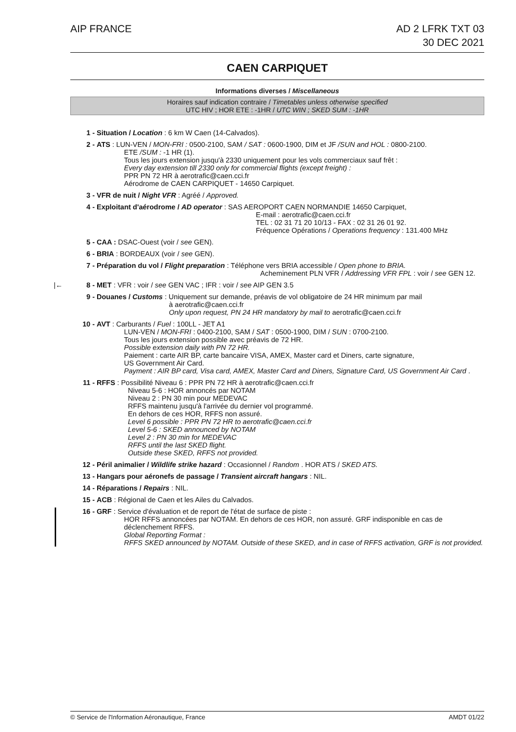AIP FRANCE AD 2 LFRK TXT 03
30 DEC 2021
CAEN CARPIQUET
Informations diverses / Miscellaneous
Horaires sauf indication contraire / Timetables unless otherwise specified
UTC HIV ; HOR ETE : -1HR / UTC WIN ; SKED SUM : -1HR
1 - Situation / Location : 6 km W Caen (14-Calvados).
2 - ATS : LUN-VEN / MON-FRI : 0500-2100, SAM / SAT : 0600-1900, DIM et JF /SUN and HOL : 0800-2100.
ETE /SUM : -1 HR (1).
Tous les jours extension jusqu'à 2330 uniquement pour les vols commerciaux sauf frêt :
Every day extension till 2330 only for commercial flights (except freight) :
PPR PN 72 HR à aerotrafic@caen.cci.fr
Aérodrome de CAEN CARPIQUET - 14650 Carpiquet.
3 - VFR de nuit / Night VFR : Agréé / Approved.
4 - Exploitant d'aérodrome / AD operator : SAS AEROPORT CAEN NORMANDIE 14650 Carpiquet,
E-mail : aerotrafic@caen.cci.fr
TEL : 02 31 71 20 10/13 - FAX : 02 31 26 01 92.
Fréquence Opérations / Operations frequency : 131.400 MHz
5 - CAA : DSAC-Ouest (voir / see GEN).
6 - BRIA : BORDEAUX (voir / see GEN).
7 - Préparation du vol / Flight preparation : Téléphone vers BRIA accessible / Open phone to BRIA.
Acheminement PLN VFR / Addressing VFR FPL : voir / see GEN 12.
|← 8 -
MET : VFR : voir / see GEN VAC ; IFR : voir / see AIP GEN 3.5
9 - Douanes / Customs : Uniquement sur demande, préavis de vol obligatoire de 24 HR minimum par mail
à aerotrafic@caen.cci.fr
Only upon request, PN 24 HR mandatory by mail to aerotrafic@caen.cci.fr
10 - AVT : Carburants / Fuel : 100LL - JET A1
LUN-VEN / MON-FRI : 0400-2100, SAM / SAT : 0500-1900, DIM / SUN : 0700-2100.
Tous les jours extension possible avec préavis de 72 HR.
Possible extension daily with PN 72 HR.
Paiement : carte AIR BP, carte bancaire VISA, AMEX, Master card et Diners, carte signature,
US Government Air Card.
Payment : AIR BP card, Visa card, AMEX, Master Card and Diners, Signature Card, US Government Air Card .
11 - RFFS : Possibilité Niveau 6 : PPR PN 72 HR à aerotrafic@caen.cci.fr
Niveau 5-6 : HOR annoncés par NOTAM
Niveau 2 : PN 30 min pour MEDEVAC
RFFS maintenu jusqu'à l'arrivée du dernier vol programmé.
En dehors de ces HOR, RFFS non assuré.
Level 6 possible : PPR PN 72 HR to aerotrafic@caen.cci.fr
Level 5-6 : SKED announced by NOTAM
Level 2 : PN 30 min for MEDEVAC
RFFS until the last SKED flight.
Outside these SKED, RFFS not provided.
12 - Péril animalier / Wildlife strike hazard : Occasionnel / Random . HOR ATS / SKED ATS.
13 - Hangars pour aéronefs de passage / Transient aircraft hangars : NIL.
14 - Réparations / Repairs : NIL.
15 - ACB : Régional de Caen et les Ailes du Calvados.
16 - GRF : Service d'évaluation et de report de l'état de surface de piste :
HOR RFFS annoncées par NOTAM. En dehors de ces HOR, non assuré. GRF indisponible en cas de déclenchement RFFS.
Global Reporting Format :
RFFS SKED announced by NOTAM. Outside of these SKED, and in case of RFFS activation, GRF is not provided.
© Service de l'Information Aéronautique, France
AMDT 01/22